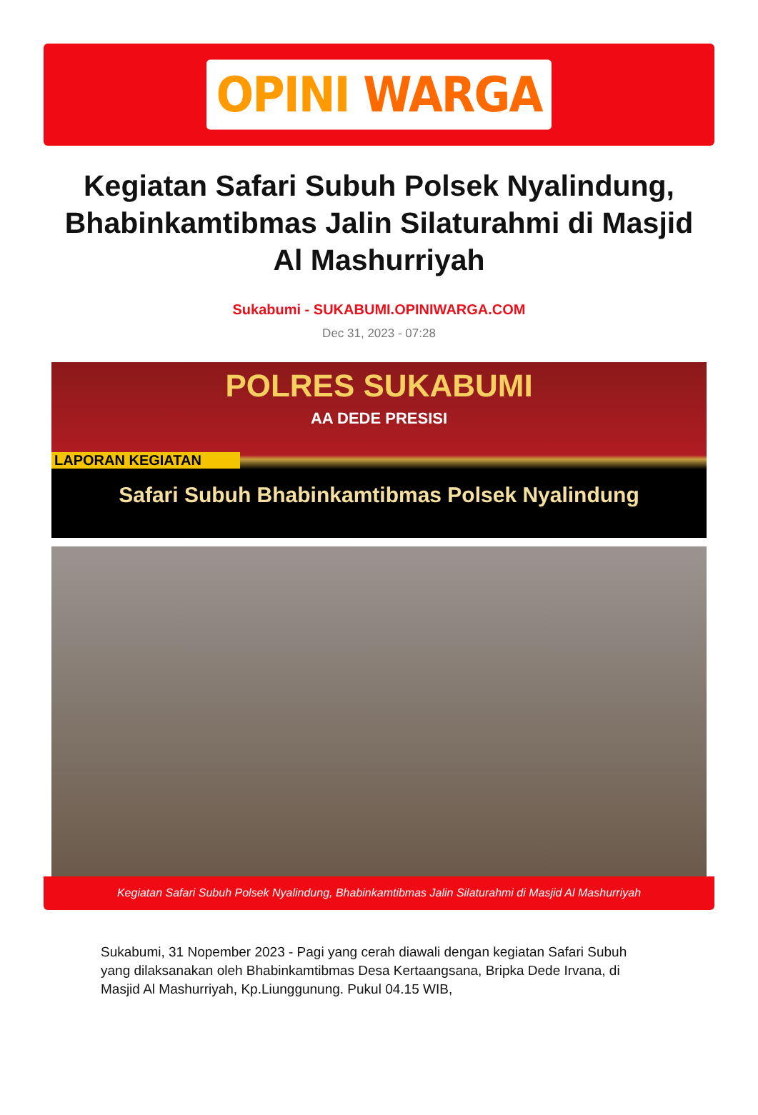OPINI WARGA
Kegiatan Safari Subuh Polsek Nyalindung, Bhabinkamtibmas Jalin Silaturahmi di Masjid Al Mashurriyah
Sukabumi - SUKABUMI.OPINIWARGA.COM
Dec 31, 2023 - 07:28
POLRES SUKABUMI
AA DEDE PRESISI
LAPORAN KEGIATAN
Safari Subuh Bhabinkamtibmas Polsek Nyalindung
Kegiatan Safari Subuh Polsek Nyalindung, Bhabinkamtibmas Jalin Silaturahmi di Masjid Al Mashurriyah
Sukabumi, 31 Nopember 2023 - Pagi yang cerah diawali dengan kegiatan Safari Subuh yang dilaksanakan oleh Bhabinkamtibmas Desa Kertaangsana, Bripka Dede Irvana, di Masjid Al Mashurriyah, Kp.Liunggunung. Pukul 04.15 WIB,